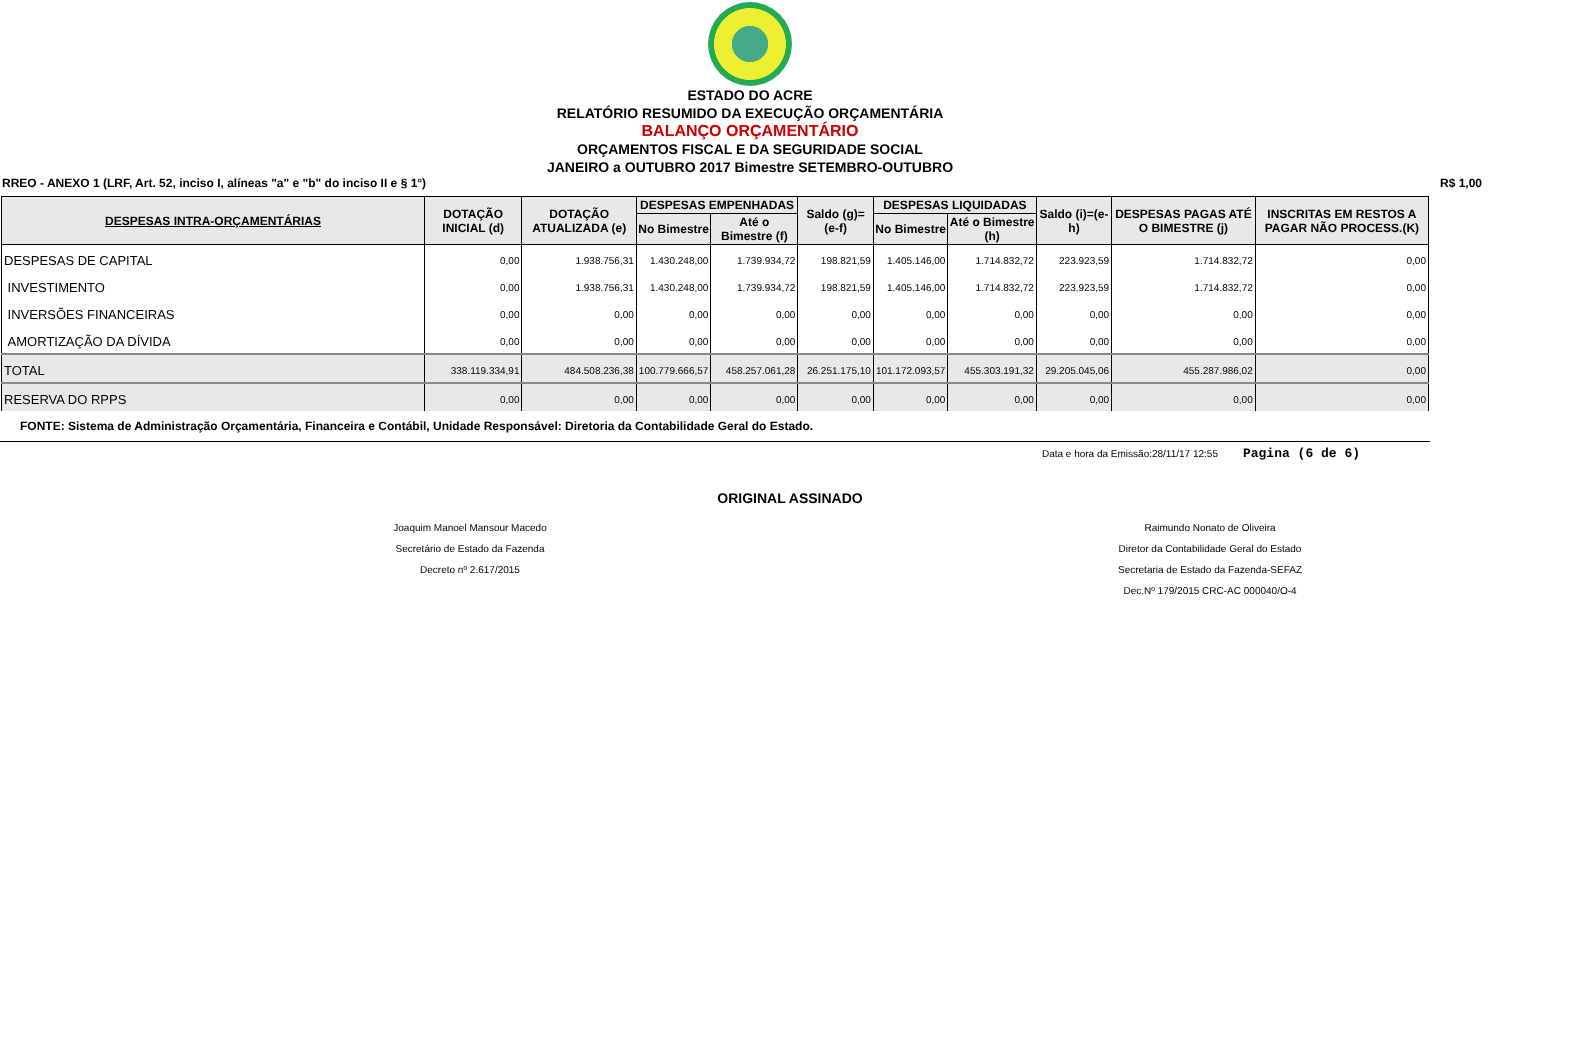ESTADO DO ACRE
RELATÓRIO RESUMIDO DA EXECUÇÃO ORÇAMENTÁRIA
BALANÇO ORÇAMENTÁRIO
ORÇAMENTOS FISCAL E DA SEGURIDADE SOCIAL
JANEIRO a OUTUBRO 2017 Bimestre SETEMBRO-OUTUBRO
RREO - ANEXO 1 (LRF, Art. 52, inciso I, alíneas "a" e "b" do inciso II e § 1°) R$ 1,00
| DESPESAS INTRA-ORÇAMENTÁRIAS | DOTAÇÃO INICIAL (d) | DOTAÇÃO ATUALIZADA (e) | DESPESAS EMPENHADAS | | Saldo (g)=(e-f) | DESPESAS LIQUIDADAS | | Saldo (i)=(e-h) | DESPESAS PAGAS ATÉ O BIMESTRE (j) | INSCRITAS EM RESTOS A PAGAR NÃO PROCESS.(K) |
| --- | --- | --- | --- | --- | --- | --- | --- | --- | --- | --- |
| | | | No Bimestre | Até o Bimestre (f) | | No Bimestre | Até o Bimestre (h) | | | |
| DESPESAS DE CAPITAL | 0,00 | 1.938.756,31 | 1.430.248,00 | 1.739.934,72 | 198.821,59 | 1.405.146,00 | 1.714.832,72 | 223.923,59 | 1.714.832,72 | 0,00 |
| INVESTIMENTO | 0,00 | 1.938.756,31 | 1.430.248,00 | 1.739.934,72 | 198.821,59 | 1.405.146,00 | 1.714.832,72 | 223.923,59 | 1.714.832,72 | 0,00 |
| INVERSÕES FINANCEIRAS | 0,00 | 0,00 | 0,00 | 0,00 | 0,00 | 0,00 | 0,00 | 0,00 | 0,00 | 0,00 |
| AMORTIZAÇÃO DA DÍVIDA | 0,00 | 0,00 | 0,00 | 0,00 | 0,00 | 0,00 | 0,00 | 0,00 | 0,00 | 0,00 |
| TOTAL | 338.119.334,91 | 484.508.236,38 | 100.779.666,57 | 458.257.061,28 | 26.251.175,10 | 101.172.093,57 | 455.303.191,32 | 29.205.045,06 | 455.287.986,02 | 0,00 |
| RESERVA DO RPPS | 0,00 | 0,00 | 0,00 | 0,00 | 0,00 | 0,00 | 0,00 | 0,00 | 0,00 | 0,00 |
FONTE: Sistema de Administração Orçamentária, Financeira e Contábil, Unidade Responsável: Diretoria da Contabilidade Geral do Estado.
Data e hora da Emissão:28/11/17 12:55 Pagina (6 de 6)
ORIGINAL ASSINADO
Joaquim Manoel Mansour Macedo
Secretário de Estado da Fazenda
Decreto nº 2.617/2015
Raimundo Nonato de Oliveira
Diretor da Contabilidade Geral do Estado
Secretaria de Estado da Fazenda-SEFAZ
Dec.Nº 179/2015 CRC-AC 000040/O-4